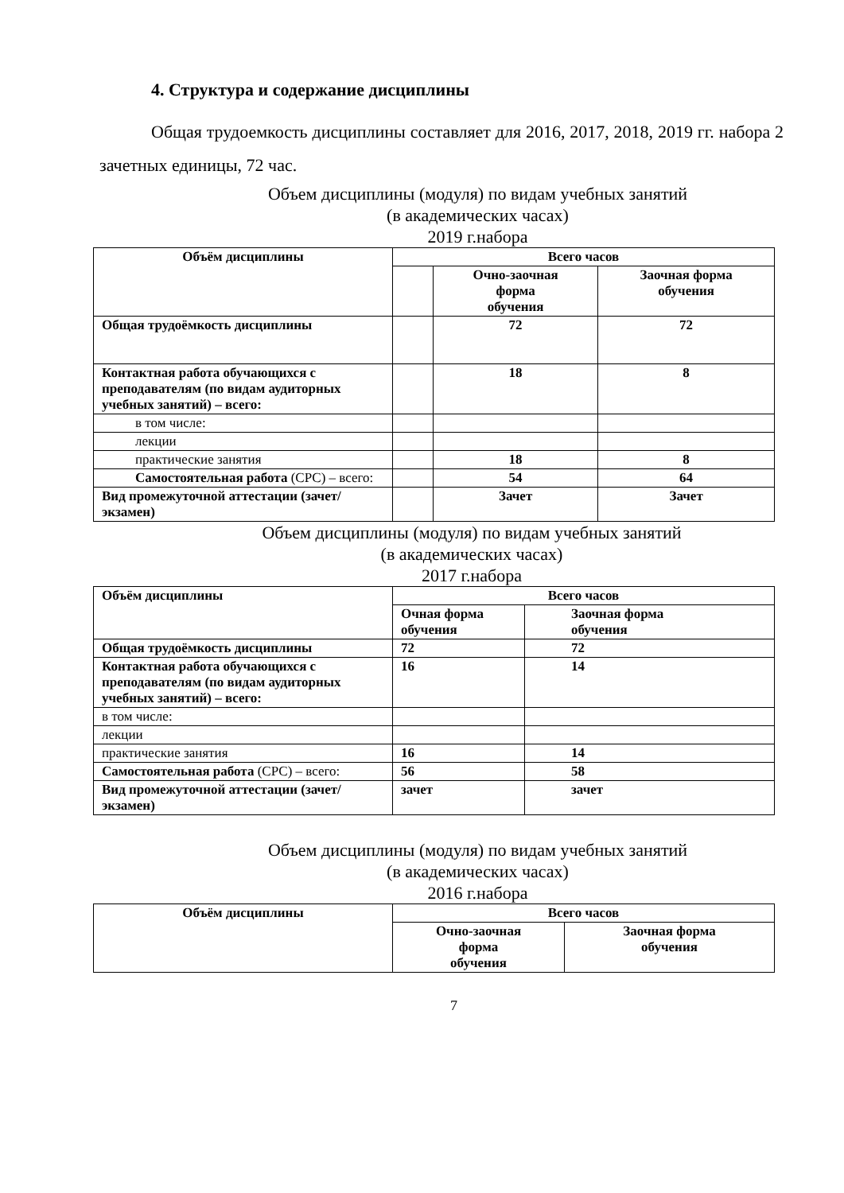4. Структура и содержание дисциплины
Общая трудоемкость дисциплины составляет для 2016, 2017, 2018, 2019 гг. набора 2 зачетных единицы, 72 час.
Объем дисциплины (модуля) по видам учебных занятий
(в академических часах)
2019 г.набора
| Объём дисциплины | Всего часов | | |
| --- | --- | --- | --- |
| | | Очно-заочная форма обучения | Заочная форма обучения |
| Общая трудоёмкость дисциплины | | 72 | 72 |
| Контактная работа обучающихся с преподавателям (по видам аудиторных учебных занятий) – всего: | | 18 | 8 |
| в том числе: | | | |
| лекции | | | |
| практические занятия | | 18 | 8 |
| Самостоятельная работа (СРС) – всего: | | 54 | 64 |
| Вид промежуточной аттестации (зачет/экзамен) | | Зачет | Зачет |
Объем дисциплины (модуля) по видам учебных занятий
(в академических часах)
2017 г.набора
| Объём дисциплины | Всего часов | |
| --- | --- | --- |
| | Очная форма обучения | Заочная форма обучения |
| Общая трудоёмкость дисциплины | 72 | 72 |
| Контактная работа обучающихся с преподавателям (по видам аудиторных учебных занятий) – всего: | 16 | 14 |
| в том числе: | | |
| лекции | | |
| практические занятия | 16 | 14 |
| Самостоятельная работа (СРС) – всего: | 56 | 58 |
| Вид промежуточной аттестации (зачет/экзамен) | зачет | зачет |
Объем дисциплины (модуля) по видам учебных занятий
(в академических часах)
2016 г.набора
| Объём дисциплины | Всего часов | |
| --- | --- | --- |
| | Очно-заочная форма обучения | Заочная форма обучения |
7